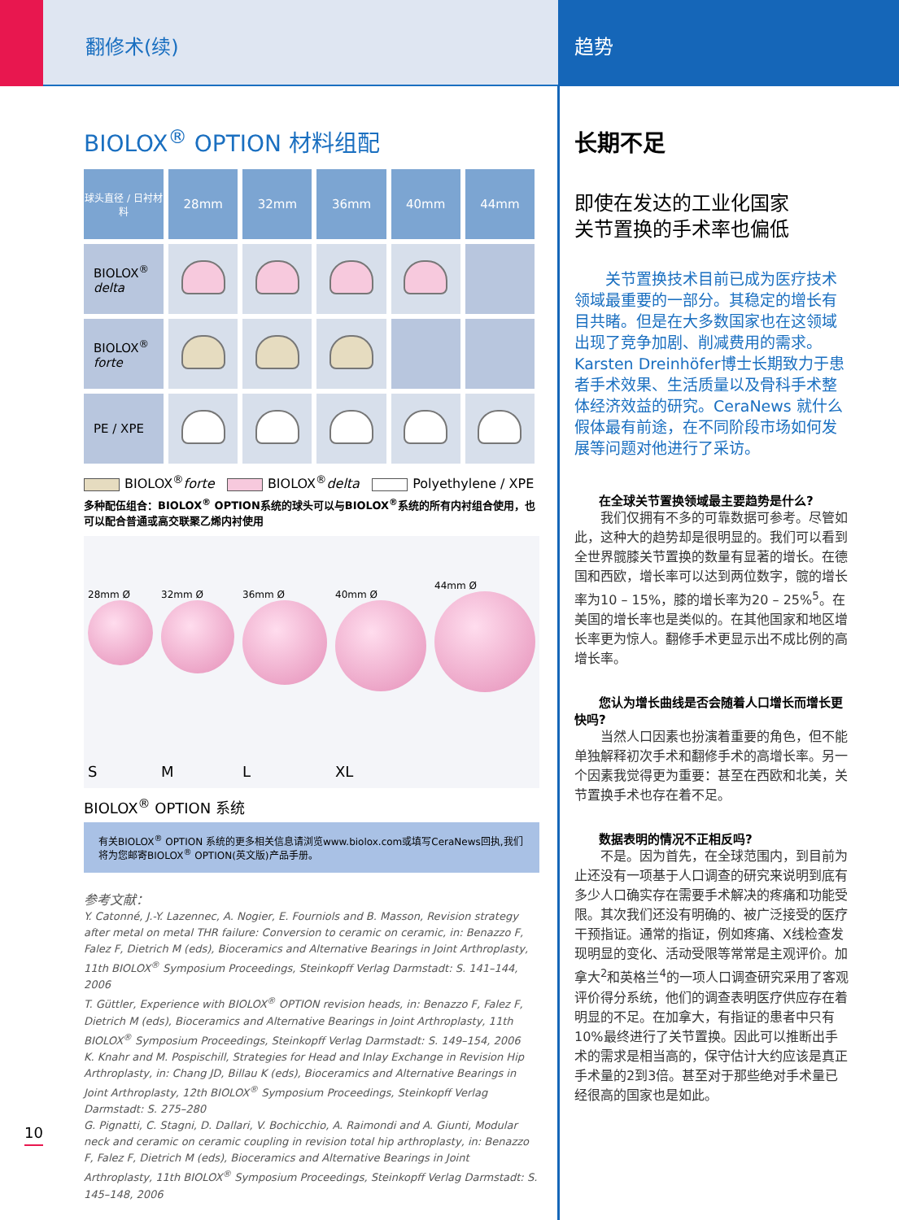翻修术(续) 趋势
BIOLOX<sup>®</sup> OPTION 材料组配
| 球头直径 / 日衬材料 | 28mm | 32mm | 36mm | 40mm | 44mm |
| --- | --- | --- | --- | --- | --- |
| BIOLOX<sup>®</sup> delta | | | | | |
| BIOLOX<sup>®</sup> forte | | | | | |
| PE / XPE | | | | | |
BIOLOX<sup>®</sup>forte BIOLOX<sup>®</sup>delta Polyethylene / XPE
多种配伍组合：BIOLOX<sup>®</sup> OPTION系统的球头可以与BIOLOX<sup>®</sup>系统的所有内衬组合使用，也可以配合普通或高交联聚乙烯内衬使用
28mm Ø
S
32mm Ø
M
36mm Ø
L
40mm Ø
XL
44mm Ø
BIOLOX<sup>®</sup> OPTION 系统
有关BIOLOX<sup>®</sup> OPTION 系统的更多相关信息请浏览www.biolox.com或填写CeraNews回执,我们将为您邮寄BIOLOX<sup>®</sup> OPTION(英文版)产品手册。
参考文献：
Y. Catonné, J.-Y. Lazennec, A. Nogier, E. Fourniols and B. Masson, Revision strategy after metal on metal THR failure: Conversion to ceramic on ceramic, in: Benazzo F, Falez F, Dietrich M (eds), Bioceramics and Alternative Bearings in Joint Arthroplasty, 11th BIOLOX<sup>®</sup> Symposium Proceedings, Steinkopff Verlag Darmstadt: S. 141–144, 2006
T. Güttler, Experience with BIOLOX<sup>®</sup> OPTION revision heads, in: Benazzo F, Falez F, Dietrich M (eds), Bioceramics and Alternative Bearings in Joint Arthroplasty, 11th BIOLOX<sup>®</sup> Symposium Proceedings, Steinkopff Verlag Darmstadt: S. 149–154, 2006
K. Knahr and M. Pospischill, Strategies for Head and Inlay Exchange in Revision Hip Arthroplasty, in: Chang JD, Billau K (eds), Bioceramics and Alternative Bearings in Joint Arthroplasty, 12th BIOLOX<sup>®</sup> Symposium Proceedings, Steinkopff Verlag Darmstadt: S. 275–280
G. Pignatti, C. Stagni, D. Dallari, V. Bochicchio, A. Raimondi and A. Giunti, Modular neck and ceramic on ceramic coupling in revision total hip arthroplasty, in: Benazzo F, Falez F, Dietrich M (eds), Bioceramics and Alternative Bearings in Joint Arthroplasty, 11th BIOLOX<sup>®</sup> Symposium Proceedings, Steinkopff Verlag Darmstadt: S. 145–148, 2006
长期不足
即使在发达的工业化国家
关节置换的手术率也偏低
　　关节置换技术目前已成为医疗技术领域最重要的一部分。其稳定的增长有目共睹。但是在大多数国家也在这领域出现了竞争加剧、削减费用的需求。Karsten Dreinhöfer博士长期致力于患者手术效果、生活质量以及骨科手术整体经济效益的研究。CeraNews 就什么假体最有前途，在不同阶段市场如何发展等问题对他进行了采访。
　　在全球关节置换领域最主要趋势是什么?
　　我们仅拥有不多的可靠数据可参考。尽管如此，这种大的趋势却是很明显的。我们可以看到全世界髋膝关节置换的数量有显著的增长。在德国和西欧，增长率可以达到两位数字，髋的增长率为10 – 15%，膝的增长率为20 – 25%<sup>5</sup>。在美国的增长率也是类似的。在其他国家和地区增长率更为惊人。翻修手术更显示出不成比例的高增长率。
　　您认为增长曲线是否会随着人口增长而增长更快吗?
　　当然人口因素也扮演着重要的角色，但不能单独解释初次手术和翻修手术的高增长率。另一个因素我觉得更为重要：甚至在西欧和北美，关节置换手术也存在着不足。
　　数据表明的情况不正相反吗?
　　不是。因为首先，在全球范围内，到目前为止还没有一项基于人口调查的研究来说明到底有多少人口确实存在需要手术解决的疼痛和功能受限。其次我们还没有明确的、被广泛接受的医疗干预指证。通常的指证，例如疼痛、X线检查发现明显的变化、活动受限等常常是主观评价。加拿大<sup>2</sup>和英格兰<sup>4</sup>的一项人口调查研究采用了客观评价得分系统，他们的调查表明医疗供应存在着明显的不足。在加拿大，有指证的患者中只有10%最终进行了关节置换。因此可以推断出手术的需求是相当高的，保守估计大约应该是真正手术量的2到3倍。甚至对于那些绝对手术量已经很高的国家也是如此。
10